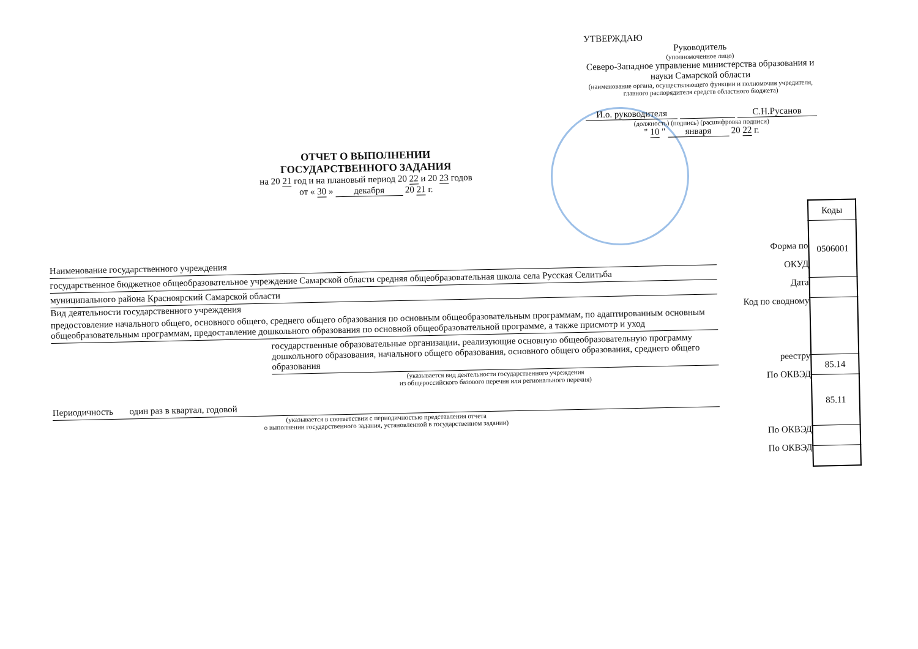УТВЕРЖДАЮ
Руководитель
(уполномоченное лицо)
Северо-Западное управление министерства образования и науки Самарской области
(наименование органа, осуществляющего функции и полномочия учредителя, главного распорядителя средств областного бюджета)
И.о. руководителя С.Н.Русанов
(должность) (подпись) (расшифровка подписи)
" 10 " января 20 22 г.
ОТЧЕТ О ВЫПОЛНЕНИИ
ГОСУДАРСТВЕННОГО ЗАДАНИЯ
на 20 21 год и на плановый период 20 22 и 20 23 годов
от « 30 » декабря 20 21 г.
Наименование государственного учреждения
государственное бюджетное общеобразовательное учреждение Самарской области средняя общеобразовательная школа села Русская Селитьба
муниципального района Красноярский Самарской области
Вид деятельности государственного учреждения
предостовление начального общего, основного общего, среднего общего образования по основным общеобразовательным программам, по адаптированным основным общеобразовательным программам, предоставление дошкольного образования по основной общеобразовательной программе, а также присмотр и уход
государственные образовательные организации, реализующие основную общеобразовательную программу дошкольного образования, начального общего образования, основного общего образования, среднего общего образования
(указывается вид деятельности государственного учреждения
из общероссийского базового перечня или регионального перечня)
Периодичность один раз в квартал, годовой
(указывается в соответствии с периодичностью представления отчета
о выполнении государственного задания, установленной в государственном задании)
Форма по
ОКУД
Дата
Код по сводному
реестру
По ОКВЭД
По ОКВЭД
По ОКВЭД
| Коды |
| --- |
| 0506001 |
| 85.14 |
| 85.11 |